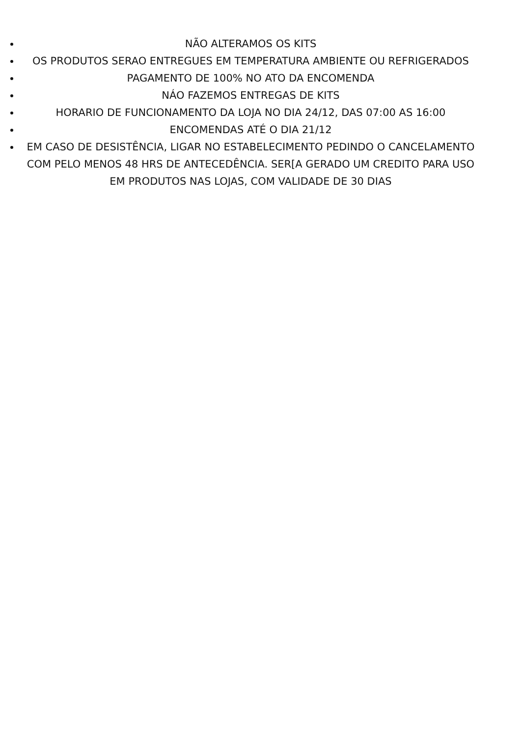NÃO ALTERAMOS OS KITS
OS PRODUTOS SERAO ENTREGUES EM TEMPERATURA AMBIENTE OU REFRIGERADOS
PAGAMENTO DE 100% NO ATO DA ENCOMENDA
NÁO FAZEMOS ENTREGAS DE KITS
HORARIO DE FUNCIONAMENTO DA LOJA NO DIA 24/12, DAS 07:00 AS 16:00
ENCOMENDAS ATÉ O DIA 21/12
EM CASO DE DESISTÊNCIA, LIGAR NO ESTABELECIMENTO PEDINDO O CANCELAMENTO COM PELO MENOS 48 HRS DE ANTECEDÊNCIA. SER[A GERADO UM CREDITO PARA USO EM PRODUTOS NAS LOJAS, COM VALIDADE DE 30 DIAS